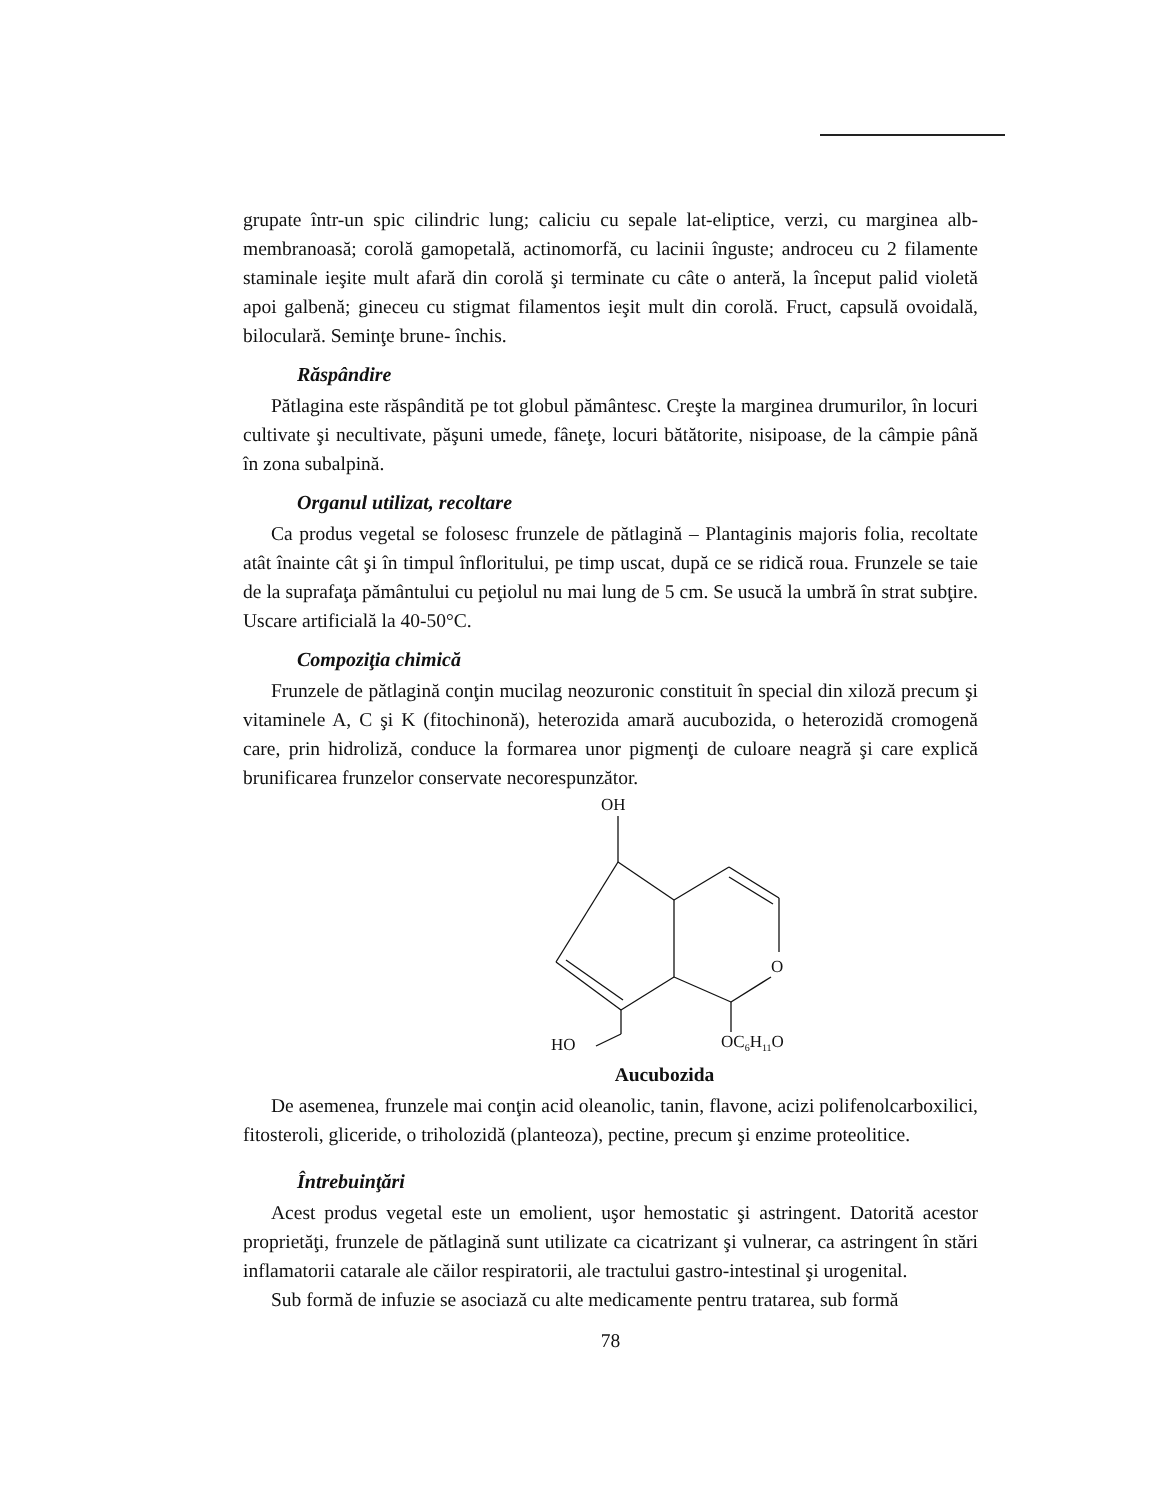grupate într-un spic cilindric lung; caliciu cu sepale lat-eliptice, verzi, cu marginea alb-membranoasă; corolă gamopetală, actinomorfă, cu lacinii înguste; androceu cu 2 filamente staminale ieşite mult afară din corolă şi terminate cu câte o anteră, la început palid violetă apoi galbenă; gineceu cu stigmat filamentos ieşit mult din corolă. Fruct, capsulă ovoidală, biloculară. Seminţe brune- închis.
Răspândire
Pătlagina este răspândită pe tot globul pământesc. Creşte la marginea drumurilor, în locuri cultivate şi necultivate, păşuni umede, fâneţe, locuri bătătorite, nisipoase, de la câmpie până în zona subalpină.
Organul utilizat, recoltare
Ca produs vegetal se folosesc frunzele de pătlagină – Plantaginis majoris folia, recoltate atât înainte cât şi în timpul înfloritului, pe timp uscat, după ce se ridică roua. Frunzele se taie de la suprafaţa pământului cu peţiolul nu mai lung de 5 cm. Se usucă la umbră în strat subţire. Uscare artificială la 40-50°C.
Compoziţia chimică
Frunzele de pătlagină conţin mucilag neozuronic constituit în special din xiloză precum şi vitaminele A, C şi K (fitochinonă), heterozida amară aucubozida, o heterozidă cromogenă care, prin hidroliză, conduce la formarea unor pigmenţi de culoare neagră şi care explică brunificarea frunzelor conservate necorespunzător.
OH
O
HO
OC6H11O
Aucubozida
De asemenea, frunzele mai conţin acid oleanolic, tanin, flavone, acizi polifenolcarboxilici, fitosteroli, gliceride, o triholozidă (planteoza), pectine, precum şi enzime proteolitice.
Întrebuinţări
Acest produs vegetal este un emolient, uşor hemostatic şi astringent. Datorită acestor proprietăţi, frunzele de pătlagină sunt utilizate ca cicatrizant şi vulnerar, ca astringent în stări inflamatorii catarale ale căilor respiratorii, ale tractului gastro-intestinal şi urogenital.
Sub formă de infuzie se asociază cu alte medicamente pentru tratarea, sub formă
78